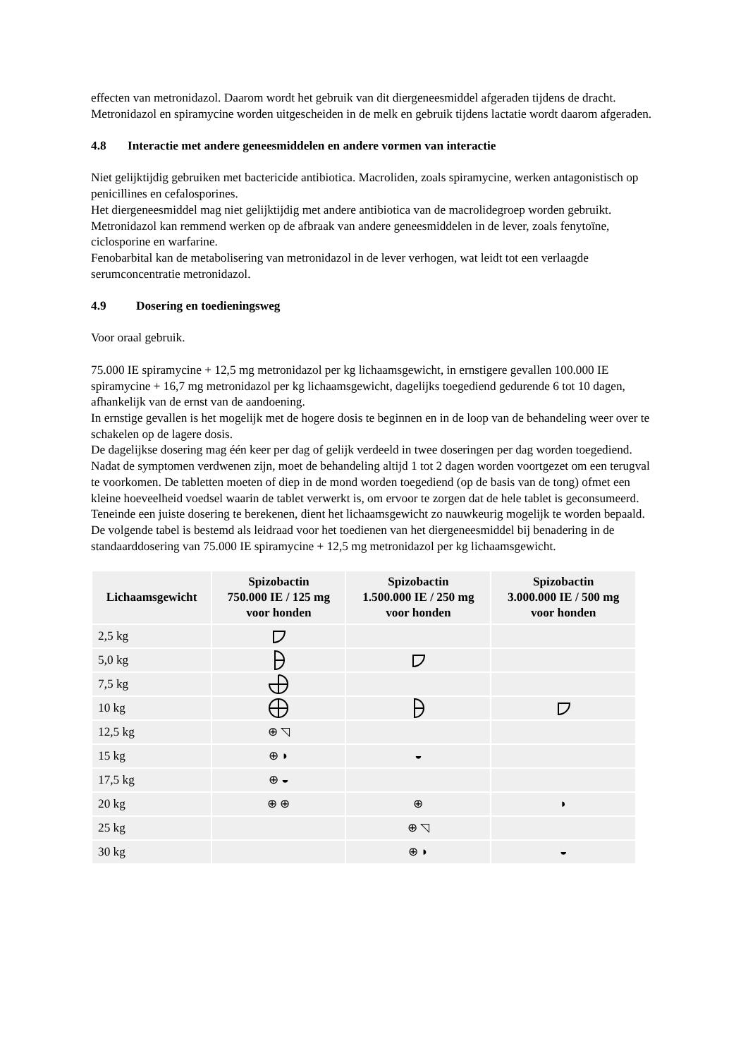effecten van metronidazol. Daarom wordt het gebruik van dit diergeneesmiddel afgeraden tijdens de dracht. Metronidazol en spiramycine worden uitgescheiden in de melk en gebruik tijdens lactatie wordt daarom afgeraden.
4.8 Interactie met andere geneesmiddelen en andere vormen van interactie
Niet gelijktijdig gebruiken met bactericide antibiotica. Macroliden, zoals spiramycine, werken antagonistisch op penicillines en cefalosporines.
Het diergeneesmiddel mag niet gelijktijdig met andere antibiotica van de macrolidegroep worden gebruikt.
Metronidazol kan remmend werken op de afbraak van andere geneesmiddelen in de lever, zoals fenytoïne, ciclosporine en warfarine.
Fenobarbital kan de metabolisering van metronidazol in de lever verhogen, wat leidt tot een verlaagde serumconcentratie metronidazol.
4.9 Dosering en toedieningsweg
Voor oraal gebruik.
75.000 IE spiramycine + 12,5 mg metronidazol per kg lichaamsgewicht, in ernstigere gevallen 100.000 IE spiramycine + 16,7 mg metronidazol per kg lichaamsgewicht, dagelijks toegediend gedurende 6 tot 10 dagen, afhankelijk van de ernst van de aandoening.
In ernstige gevallen is het mogelijk met de hogere dosis te beginnen en in de loop van de behandeling weer over te schakelen op de lagere dosis.
De dagelijkse dosering mag één keer per dag of gelijk verdeeld in twee doseringen per dag worden toegediend.
Nadat de symptomen verdwenen zijn, moet de behandeling altijd 1 tot 2 dagen worden voortgezet om een terugval te voorkomen. De tabletten moeten of diep in de mond worden toegediend (op de basis van de tong) ofmet een kleine hoeveelheid voedsel waarin de tablet verwerkt is, om ervoor te zorgen dat de hele tablet is geconsumeerd.
Teneinde een juiste dosering te berekenen, dient het lichaamsgewicht zo nauwkeurig mogelijk te worden bepaald. De volgende tabel is bestemd als leidraad voor het toedienen van het diergeneesmiddel bij benadering in de standaarddosering van 75.000 IE spiramycine + 12,5 mg metronidazol per kg lichaamsgewicht.
| Lichaamsgewicht | Spizobactin 750.000 IE / 125 mg voor honden | Spizobactin 1.500.000 IE / 250 mg voor honden | Spizobactin 3.000.000 IE / 500 mg voor honden |
| --- | --- | --- | --- |
| 2,5 kg | | | |
| 5,0 kg | | | |
| 7,5 kg | | | |
| 10 kg | | | |
| 12,5 kg | ⊕ ◹ | | |
| 15 kg | ⊕ ◗ | ◒ | |
| 17,5 kg | ⊕ ◒ | | |
| 20 kg | ⊕ ⊕ | ⊕ | ◗ |
| 25 kg | | ⊕ ◹ | |
| 30 kg | | ⊕ ◗ | ◒ |